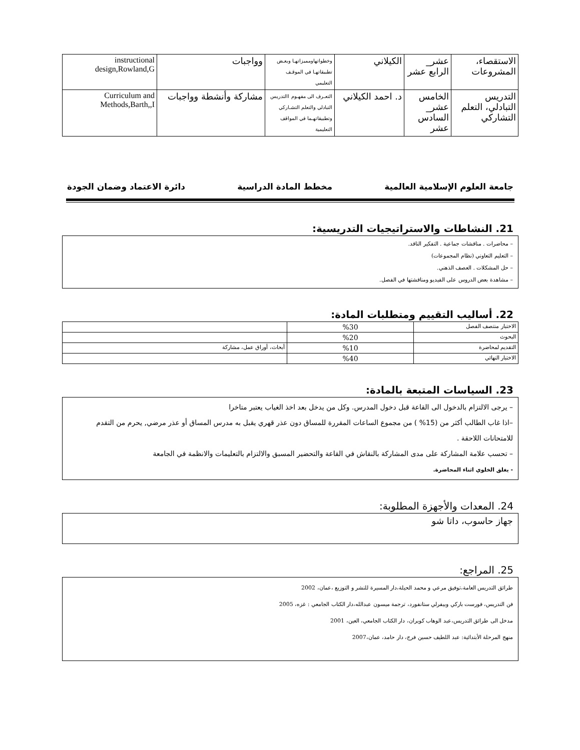| الاستقصاء، المشروعات | عشر_ الرابع عشر | الكيلاني | وخطواتهاومميزاتهـا وبعـض تطبيقاتهـا في الموقـف التعليمي | وواجبات | instructional design,Rowland,G |
| التدريس التبادلي، التعلم التشاركي | الخامس عشر_ السادس عشر | د. احمد الكيلاني | التعـرف الى مفهـوم االتدريس التبادلي والتعلم التشـاركي وتطبيقاتهـما في المواقف التعليمية | مشاركة وأنشطة وواجبات | Curriculum and Methods,Barth,,I |
جامعة العلوم الإسلامية العالمية مخطط المادة الدراسية دائرة الاعتماد وضمان الجودة
21. النشاطات والاستراتيجيات التدريسية:
– محاضرات . مناقشات جماعية . التفكير الناقد.
– التعليم التعاوني (نظام المجموعات)
– حل المشكلات . العصف الذهني.
– مشاهدة بعض الدروس على الفيديو ومناقشتها في الفصل.
22. أساليب التقييم ومتطلبات المادة:
| الاختبار منتصف الفصل | %30 | |
| البحوث | %20 | |
| التقديم لمحاضرة | %10 | أبحاث، أوراق عمل، مشاركة |
| الاختبار النهائي | %40 | |
23. السياسات المتبعة بالمادة:
– يرجى الالتزام بالدخول الى القاعة قبل دخول المدرس. وكل من يدخل بعد اخذ الغياب يعتبر متاخرا
–اذا غاب الطالب أكثر من (15% ) من مجموع الساعات المقررة للمساق دون عذر قهري يقبل به مدرس المساق أو عذر مرضي, يحرم من التقدم للامتحانات اللاحقة .
– تحسب علامة المشاركة على مدى المشاركة بالنقاش في القاعة والتحضير المسبق والالتزام بالتعليمات والانظمة في الجامعة
- يغلق الخلوي اثناء المحاضرة.
24. المعدات والأجهزة المطلوبة:
جهاز حاسوب، داتا شو
25. المراجع:
طرائق التدريس العامة،توفيق مرعي و محمد الحيلة،دار المسيرة للنشر و التوزيع ،عمان، 2002
فن التدريس، فورست باركي وبيفرلي ستانفورد، ترجمة ميسون عبدالله،دار الكتاب الجامعي : غزه، 2005
مدخل الى طرائق التدريس،عبد الوهاب كويران، دار الكتاب الجامعي، العين، 2001
منهج المرحلة الأبتدائية: عبد اللطيف حسين فرج، دار حامد، عمان،2007